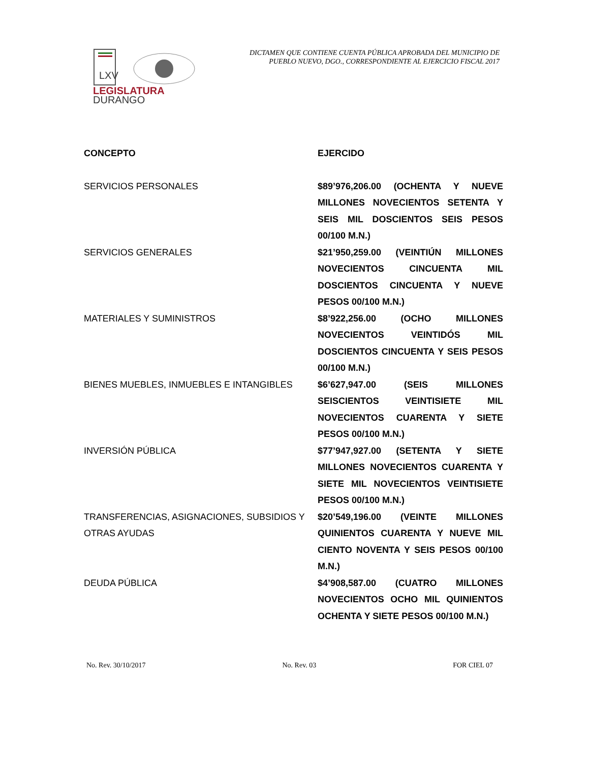LXV
LEGISLATURA
DURANGO
DICTAMEN QUE CONTIENE CUENTA PÚBLICA APROBADA DEL MUNICIPIO DE PUEBLO NUEVO, DGO., CORRESPONDIENTE AL EJERCICIO FISCAL 2017
| CONCEPTO | EJERCIDO |
| --- | --- |
| SERVICIOS PERSONALES | $89’976,206.00 (OCHENTA Y NUEVE MILLONES NOVECIENTOS SETENTA Y SEIS MIL DOSCIENTOS SEIS PESOS 00/100 M.N.) |
| SERVICIOS GENERALES | $21’950,259.00 (VEINTIÚN MILLONES NOVECIENTOS CINCUENTA MIL DOSCIENTOS CINCUENTA Y NUEVE PESOS 00/100 M.N.) |
| MATERIALES Y SUMINISTROS | $8’922,256.00 (OCHO MILLONES NOVECIENTOS VEINTIDÓS MIL DOSCIENTOS CINCUENTA Y SEIS PESOS 00/100 M.N.) |
| BIENES MUEBLES, INMUEBLES E INTANGIBLES | $6’627,947.00 (SEIS MILLONES SEISCIENTOS VEINTISIETE MIL NOVECIENTOS CUARENTA Y SIETE PESOS 00/100 M.N.) |
| INVERSIÓN PÚBLICA | $77’947,927.00 (SETENTA Y SIETE MILLONES NOVECIENTOS CUARENTA Y SIETE MIL NOVECIENTOS VEINTISIETE PESOS 00/100 M.N.) |
| TRANSFERENCIAS, ASIGNACIONES, SUBSIDIOS Y OTRAS AYUDAS | $20’549,196.00 (VEINTE MILLONES QUINIENTOS CUARENTA Y NUEVE MIL CIENTO NOVENTA Y SEIS PESOS 00/100 M.N.) |
| DEUDA PÚBLICA | $4’908,587.00 (CUATRO MILLONES NOVECIENTOS OCHO MIL QUINIENTOS OCHENTA Y SIETE PESOS 00/100 M.N.) |
No. Rev. 30/10/2017 No. Rev. 03 FOR CIEL 07